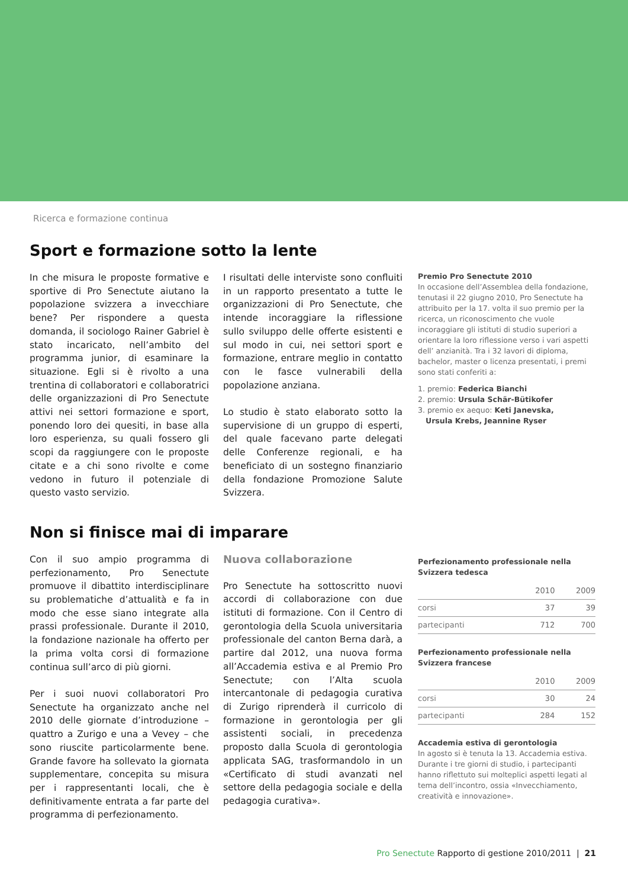Ricerca e formazione continua
Sport e formazione sotto la lente
In che misura le proposte formative e sportive di Pro Senectute aiutano la popolazione svizzera a invecchiare bene? Per rispondere a questa domanda, il sociologo Rainer Gabriel è stato incaricato, nell’ambito del programma junior, di esaminare la situazione. Egli si è rivolto a una trentina di collaboratori e collaboratrici delle organizzazioni di Pro Senectute attivi nei settori formazione e sport, ponendo loro dei quesiti, in base alla loro esperienza, su quali fossero gli scopi da raggiungere con le proposte citate e a chi sono rivolte e come vedono in futuro il potenziale di questo vasto servizio.
I risultati delle interviste sono confluiti in un rapporto presentato a tutte le organizzazioni di Pro Senectute, che intende incoraggiare la riflessione sullo sviluppo delle offerte esistenti e sul modo in cui, nei settori sport e formazione, entrare meglio in contatto con le fasce vulnerabili della popolazione anziana.
Lo studio è stato elaborato sotto la supervisione di un gruppo di esperti, del quale facevano parte delegati delle Conferenze regionali, e ha beneficiato di un sostegno finanziario della fondazione Promozione Salute Svizzera.
Premio Pro Senectute 2010
In occasione dell’Assemblea della fondazione, tenutasi il 22 giugno 2010, Pro Senectute ha attribuito per la 17. volta il suo premio per la ricerca, un riconoscimento che vuole incoraggiare gli istituti di studio superiori a orientare la loro riflessione verso i vari aspetti dell’ anzianità. Tra i 32 lavori di diploma, bachelor, master o licenza presentati, i premi sono stati conferiti a:
1. premio: Federica Bianchi
2. premio: Ursula Schär-Bütikofer
3. premio ex aequo: Keti Janevska,
Ursula Krebs, Jeannine Ryser
Non si finisce mai di imparare
Con il suo ampio programma di perfezionamento, Pro Senectute promuove il dibattito interdisciplinare su problematiche d’attualità e fa in modo che esse siano integrate alla prassi professionale. Durante il 2010, la fondazione nazionale ha offerto per la prima volta corsi di formazione continua sull’arco di più giorni.
Per i suoi nuovi collaboratori Pro Senectute ha organizzato anche nel 2010 delle giornate d’introduzione – quattro a Zurigo e una a Vevey – che sono riuscite particolarmente bene. Grande favore ha sollevato la giornata supplementare, concepita su misura per i rappresentanti locali, che è definitivamente entrata a far parte del programma di perfezionamento.
Nuova collaborazione
Pro Senectute ha sottoscritto nuovi accordi di collaborazione con due istituti di formazione. Con il Centro di gerontologia della Scuola universitaria professionale del canton Berna darà, a partire dal 2012, una nuova forma all’Accademia estiva e al Premio Pro Senectute; con l’Alta scuola intercantonale di pedagogia curativa di Zurigo riprenderà il curricolo di formazione in gerontologia per gli assistenti sociali, in precedenza proposto dalla Scuola di gerontologia applicata SAG, trasformandolo in un «Certificato di studi avanzati nel settore della pedagogia sociale e della pedagogia curativa».
Perfezionamento professionale nella Svizzera tedesca
| | 2010 | 2009 |
| --- | --- | --- |
| corsi | 37 | 39 |
| partecipanti | 712 | 700 |
Perfezionamento professionale nella Svizzera francese
| | 2010 | 2009 |
| --- | --- | --- |
| corsi | 30 | 24 |
| partecipanti | 284 | 152 |
Accademia estiva di gerontologia
In agosto si è tenuta la 13. Accademia estiva. Durante i tre giorni di studio, i partecipanti hanno riflettuto sui molteplici aspetti legati al tema dell’incontro, ossia «Invecchiamento, creatività e innovazione».
Pro Senectute Rapporto di gestione 2010/2011 | 21